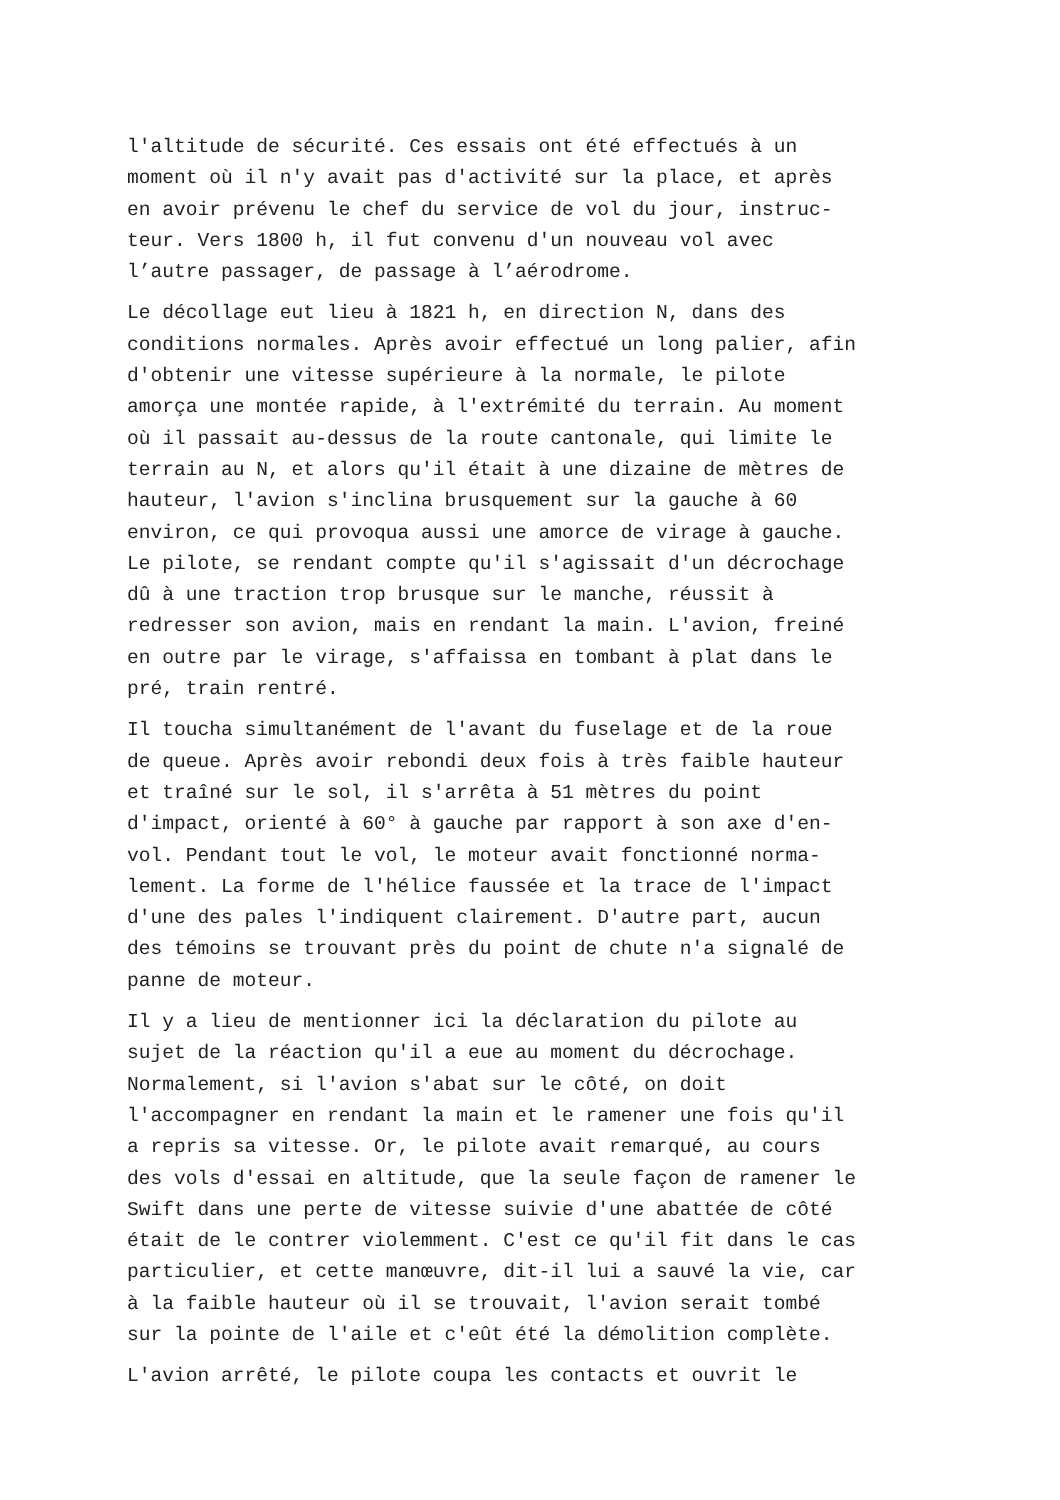l'altitude de sécurité. Ces essais ont été effectués à un moment où il n'y avait pas d'activité sur la place, et après en avoir prévenu le chef du service de vol du jour, instruc- teur. Vers 1800 h, il fut convenu d'un nouveau vol avec l’autre passager, de passage à l’aérodrome.
Le décollage eut lieu à 1821 h, en direction N, dans des conditions normales. Après avoir effectué un long palier, afin d'obtenir une vitesse supérieure à la normale, le pilote amorça une montée rapide, à l'extrémité du terrain. Au moment où il passait au-dessus de la route cantonale, qui limite le terrain au N, et alors qu'il était à une dizaine de mètres de hauteur, l'avion s'inclina brusquement sur la gauche à 60 environ, ce qui provoqua aussi une amorce de virage à gauche. Le pilote, se rendant compte qu'il s'agissait d'un décrochage dû à une traction trop brusque sur le manche, réussit à redresser son avion, mais en rendant la main. L'avion, freiné en outre par le virage, s'affaissa en tombant à plat dans le pré, train rentré.
Il toucha simultanément de l'avant du fuselage et de la roue de queue. Après avoir rebondi deux fois à très faible hauteur et traîné sur le sol, il s'arrêta à 51 mètres du point d'impact, orienté à 60° à gauche par rapport à son axe d'en- vol. Pendant tout le vol, le moteur avait fonctionné norma- lement. La forme de l'hélice faussée et la trace de l'impact d'une des pales l'indiquent clairement. D'autre part, aucun des témoins se trouvant près du point de chute n'a signalé de panne de moteur.
Il y a lieu de mentionner ici la déclaration du pilote au sujet de la réaction qu'il a eue au moment du décrochage. Normalement, si l'avion s'abat sur le côté, on doit l'accompagner en rendant la main et le ramener une fois qu'il a repris sa vitesse. Or, le pilote avait remarqué, au cours des vols d'essai en altitude, que la seule façon de ramener le Swift dans une perte de vitesse suivie d'une abattée de côté était de le contrer violemment. C'est ce qu'il fit dans le cas particulier, et cette manœuvre, dit-il lui a sauvé la vie, car à la faible hauteur où il se trouvait, l'avion serait tombé sur la pointe de l'aile et c'eût été la démolition complète.
L'avion arrêté, le pilote coupa les contacts et ouvrit le